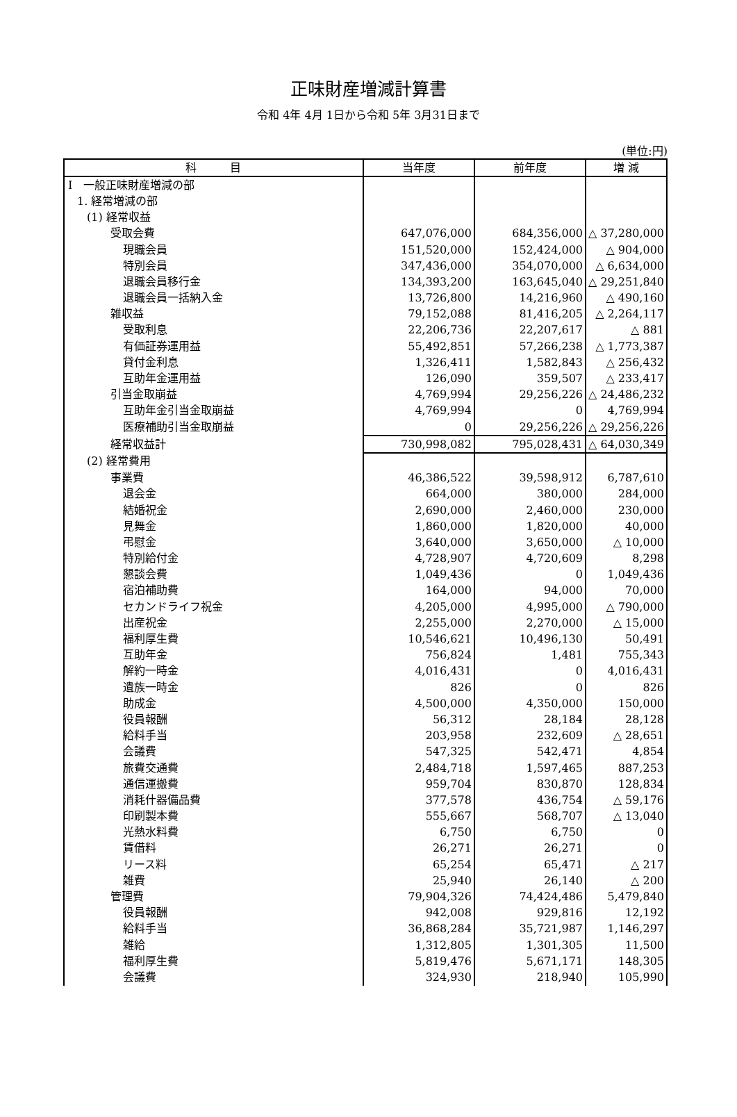正味財産増減計算書
令和 4年 4月 1日から令和 5年 3月31日まで
(単位:円)
| 科 目 | 当年度 | 前年度 | 増 減 |
| --- | --- | --- | --- |
| Ⅰ 一般正味財産増減の部 | | | |
| 1. 経常増減の部 | | | |
| (1) 経常収益 | | | |
| 受取会費 | 647,076,000 | 684,356,000 | △ 37,280,000 |
| 現職会員 | 151,520,000 | 152,424,000 | △ 904,000 |
| 特別会員 | 347,436,000 | 354,070,000 | △ 6,634,000 |
| 退職会員移行金 | 134,393,200 | 163,645,040 | △ 29,251,840 |
| 退職会員一括納入金 | 13,726,800 | 14,216,960 | △ 490,160 |
| 雑収益 | 79,152,088 | 81,416,205 | △ 2,264,117 |
| 受取利息 | 22,206,736 | 22,207,617 | △ 881 |
| 有価証券運用益 | 55,492,851 | 57,266,238 | △ 1,773,387 |
| 貸付金利息 | 1,326,411 | 1,582,843 | △ 256,432 |
| 互助年金運用益 | 126,090 | 359,507 | △ 233,417 |
| 引当金取崩益 | 4,769,994 | 29,256,226 | △ 24,486,232 |
| 互助年金引当金取崩益 | 4,769,994 | 0 | 4,769,994 |
| 医療補助引当金取崩益 | 0 | 29,256,226 | △ 29,256,226 |
| 経常収益計 | 730,998,082 | 795,028,431 | △ 64,030,349 |
| (2) 経常費用 | | | |
| 事業費 | 46,386,522 | 39,598,912 | 6,787,610 |
| 退会金 | 664,000 | 380,000 | 284,000 |
| 結婚祝金 | 2,690,000 | 2,460,000 | 230,000 |
| 見舞金 | 1,860,000 | 1,820,000 | 40,000 |
| 弔慰金 | 3,640,000 | 3,650,000 | △ 10,000 |
| 特別給付金 | 4,728,907 | 4,720,609 | 8,298 |
| 懇談会費 | 1,049,436 | 0 | 1,049,436 |
| 宿泊補助費 | 164,000 | 94,000 | 70,000 |
| セカンドライフ祝金 | 4,205,000 | 4,995,000 | △ 790,000 |
| 出産祝金 | 2,255,000 | 2,270,000 | △ 15,000 |
| 福利厚生費 | 10,546,621 | 10,496,130 | 50,491 |
| 互助年金 | 756,824 | 1,481 | 755,343 |
| 解約一時金 | 4,016,431 | 0 | 4,016,431 |
| 遺族一時金 | 826 | 0 | 826 |
| 助成金 | 4,500,000 | 4,350,000 | 150,000 |
| 役員報酬 | 56,312 | 28,184 | 28,128 |
| 給料手当 | 203,958 | 232,609 | △ 28,651 |
| 会議費 | 547,325 | 542,471 | 4,854 |
| 旅費交通費 | 2,484,718 | 1,597,465 | 887,253 |
| 通信運搬費 | 959,704 | 830,870 | 128,834 |
| 消耗什器備品費 | 377,578 | 436,754 | △ 59,176 |
| 印刷製本費 | 555,667 | 568,707 | △ 13,040 |
| 光熱水料費 | 6,750 | 6,750 | 0 |
| 賃借料 | 26,271 | 26,271 | 0 |
| リース料 | 65,254 | 65,471 | △ 217 |
| 雑費 | 25,940 | 26,140 | △ 200 |
| 管理費 | 79,904,326 | 74,424,486 | 5,479,840 |
| 役員報酬 | 942,008 | 929,816 | 12,192 |
| 給料手当 | 36,868,284 | 35,721,987 | 1,146,297 |
| 雑給 | 1,312,805 | 1,301,305 | 11,500 |
| 福利厚生費 | 5,819,476 | 5,671,171 | 148,305 |
| 会議費 | 324,930 | 218,940 | 105,990 |